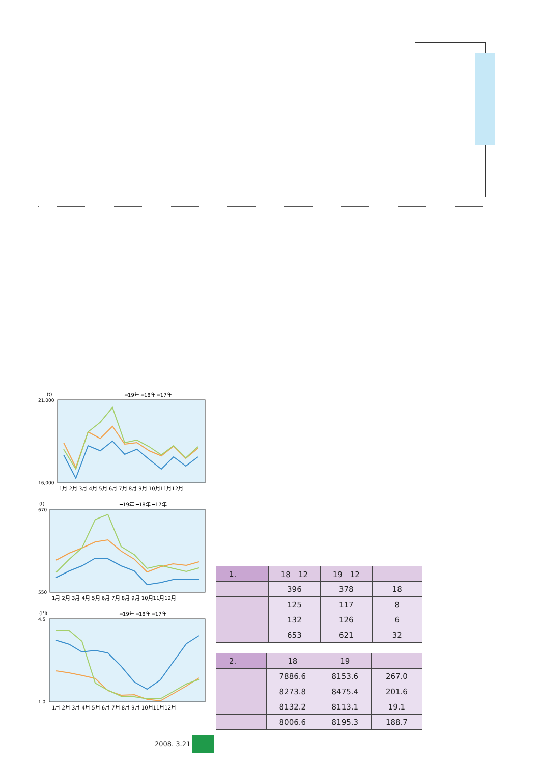(t)
━19年 ━18年 ━17年
21,000
16,000
1月 2月 3月 4月 5月 6月 7月 8月 9月 10月11月12月
(t)
━19年 ━18年 ━17年
670
550
1月 2月 3月 4月 5月 6月 7月 8月 9月 10月11月12月
(円)
━19年 ━18年 ━17年
4.5
1.0
1月 2月 3月 4月 5月 6月 7月 8月 9月 10月11月12月
| 1. | 18 12 | 19 12 | |
| | 396 | 378 | 18 |
| | 125 | 117 | 8 |
| | 132 | 126 | 6 |
| | 653 | 621 | 32 |
| 2. | 18 | 19 | |
| | 7886.6 | 8153.6 | 267.0 |
| | 8273.8 | 8475.4 | 201.6 |
| | 8132.2 | 8113.1 | 19.1 |
| | 8006.6 | 8195.3 | 188.7 |
2008. 3.21